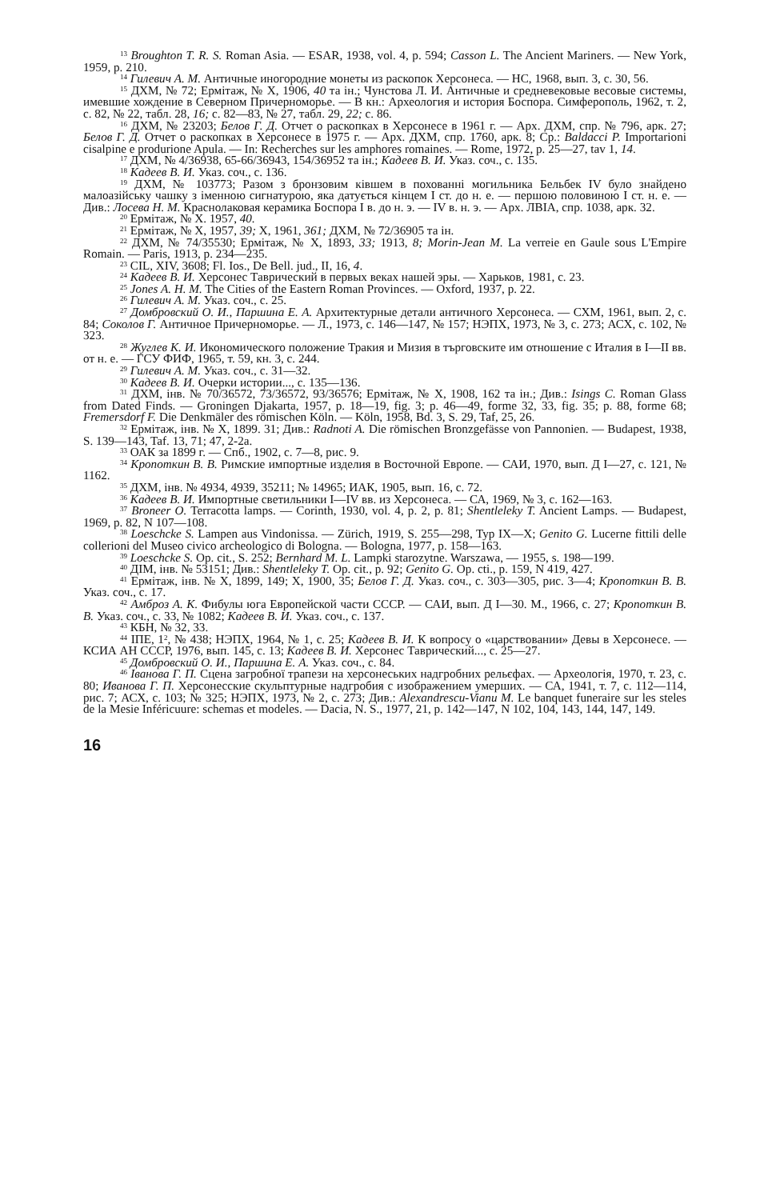<sup>13</sup> Broughton T. R. S. Roman Asia. — ESAR, 1938, vol. 4, p. 594; Casson L. The Ancient Mariners. — New York, 1959, p. 210.
<sup>14</sup> Гилевич А. М. Античные иногородние монеты из раскопок Херсонеса. — НС, 1968, вып. 3, с. 30, 56.
<sup>15</sup> ДХМ, № 72; Ермітаж, № X, 1906, 40 та ін.; Чунстова Л. И. Античные и средневековые весовые системы, имевшие хождение в Северном Причерноморье. — В кн.: Археология и история Боспора. Симферополь, 1962, т. 2, с. 82, № 22, табл. 28, 16; с. 82—83, № 27, табл. 29, 22; с. 86.
<sup>16</sup> ДХМ, № 23203; Белов Г. Д. Отчет о раскопках в Херсонесе в 1961 г. — Арх. ДХМ, спр. № 796, арк. 27; Белов Г. Д. Отчет о раскопках в Херсонесе в 1975 г. — Арх. ДХМ, спр. 1760, арк. 8; Ср.: Baldacci P. Importarioni cisalpine e produrione Apula. — In: Recherches sur les amphores romaines. — Rome, 1972, p. 25—27, tav 1, 14.
<sup>17</sup> ДХМ, № 4/36938, 65-66/36943, 154/36952 та ін.; Кадеев В. И. Указ. соч., с. 135.
<sup>18</sup> Кадеев В. И. Указ. соч., с. 136.
<sup>19</sup> ДХМ, № 103773; Разом з бронзовим ківшем в похованні могильника Бельбек IV було знайдено малоазійську чашку з іменною сигнатурою, яка датується кінцем I ст. до н. е. — першою половиною I ст. н. е. — Див.: Лосева Н. М. Краснолаковая керамика Боспора I в. до н. э. — IV в. н. э. — Арх. ЛВІА, спр. 1038, арк. 32.
<sup>20</sup> Ермітаж, № X. 1957, 40.
<sup>21</sup> Ермітаж, № X, 1957, 39; X, 1961, 361; ДХМ, № 72/36905 та ін.
<sup>22</sup> ДХМ, № 74/35530; Ермітаж, № X, 1893, 33; 1913, 8; Morin-Jean M. La verreie en Gaule sous L'Empire Romain. — Paris, 1913, p. 234—235.
<sup>23</sup> CIL, XIV, 3608; Fl. Ios., De Bell. jud., II, 16, 4.
<sup>24</sup> Кадеев В. И. Херсонес Таврический в первых веках нашей эры. — Харьков, 1981, с. 23.
<sup>25</sup> Jones A. H. M. The Cities of the Eastern Roman Provinces. — Oxford, 1937, p. 22.
<sup>26</sup> Гилевич А. М. Указ. соч., с. 25.
<sup>27</sup> Домбровский О. И., Паршина Е. А. Архитектурные детали античного Херсонеса. — СХМ, 1961, вып. 2, с. 84; Соколов Г. Античное Причерноморье. — Л., 1973, с. 146—147, № 157; НЭПХ, 1973, № 3, с. 273; АСХ, с. 102, № 323.
<sup>28</sup> Жуглев К. И. Икономического положение Тракия и Мизия в търговските им отношение с Италия в I—II вв. от н. е. — ГСУ ФИФ, 1965, т. 59, кн. 3, с. 244.
<sup>29</sup> Гилевич А. М. Указ. соч., с. 31—32.
<sup>30</sup> Кадеев В. И. Очерки истории..., с. 135—136.
<sup>31</sup> ДХМ, інв. № 70/36572, 73/36572, 93/36576; Ермітаж, № X, 1908, 162 та ін.; Див.: Isings C. Roman Glass from Dated Finds. — Groningen Djakarta, 1957, p. 18—19, fig. 3; p. 46—49, forme 32, 33, fig. 35; p. 88, forme 68; Fremersdorf F. Die Denkmäler des römischen Köln. — Köln, 1958, Bd. 3, S. 29, Taf, 25, 26.
<sup>32</sup> Ермітаж, інв. № X, 1899. 31; Див.: Radnoti A. Die römischen Bronzgefässe von Pannonien. — Budapest, 1938, S. 139—143, Taf. 13, 71; 47, 2-2a.
<sup>33</sup> ОАК за 1899 г. — Спб., 1902, с. 7—8, рис. 9.
<sup>34</sup> Кропоткин В. В. Римские импортные изделия в Восточной Европе. — САИ, 1970, вып. Д I—27, с. 121, № 1162.
<sup>35</sup> ДХМ, інв. № 4934, 4939, 35211; № 14965; ИАК, 1905, вып. 16, с. 72.
<sup>36</sup> Кадеев В. И. Импортные светильники I—IV вв. из Херсонеса. — СА, 1969, № 3, с. 162—163.
<sup>37</sup> Broneer O. Terracotta lamps. — Corinth, 1930, vol. 4, p. 2, p. 81; Shentleleky T. Ancient Lamps. — Budapest, 1969, p. 82, N 107—108.
<sup>38</sup> Loeschcke S. Lampen aus Vindonissa. — Zürich, 1919, S. 255—298, Typ IX—X; Genito G. Lucerne fittili delle collerioni del Museo civico archeologico di Bologna. — Bologna, 1977, p. 158—163.
<sup>39</sup> Loeschcke S. Op. cit., S. 252; Bernhard M. L. Lampki starozytne. Warszawa, — 1955, s. 198—199.
<sup>40</sup> ДІМ, інв. № 53151; Див.: Shentleleky T. Op. cit., p. 92; Genito G. Op. cti., p. 159, N 419, 427.
<sup>41</sup> Ермітаж, інв. № X, 1899, 149; X, 1900, 35; Белов Г. Д. Указ. соч., с. 303—305, рис. 3—4; Кропоткин В. В. Указ. соч., с. 17.
<sup>42</sup> Амброз А. К. Фибулы юга Европейской части СССР. — САИ, вып. Д I—30. М., 1966, с. 27; Кропоткин В. В. Указ. соч., с. 33, № 1082; Кадеев В. И. Указ. соч., с. 137.
<sup>43</sup> КБН, № 32, 33.
<sup>44</sup> IПЕ, 1<sup>2</sup>, № 438; НЭПХ, 1964, № 1, с. 25; Кадеев В. И. К вопросу о «царствовании» Девы в Херсонесе. — КСИА АН СССР, 1976, вып. 145, с. 13; Кадеев В. И. Херсонес Таврический..., с. 25—27.
<sup>45</sup> Домбровский О. И., Паршина Е. А. Указ. соч., с. 84.
<sup>46</sup> Іванова Г. П. Сцена загробної трапези на херсонеських надгробних рельєфах. — Археологія, 1970, т. 23, с. 80; Иванова Г. П. Херсонесские скульптурные надгробия с изображением умерших. — СА, 1941, т. 7, с. 112—114, рис. 7; АСХ, с. 103; № 325; НЭПХ, 1973, № 2, с. 273; Див.: Alexandrescu-Vianu M. Le banquet funeraire sur les steles de la Mesie Inféricuure: schemas et modeles. — Dacia, N. S., 1977, 21, p. 142—147, N 102, 104, 143, 144, 147, 149.
16